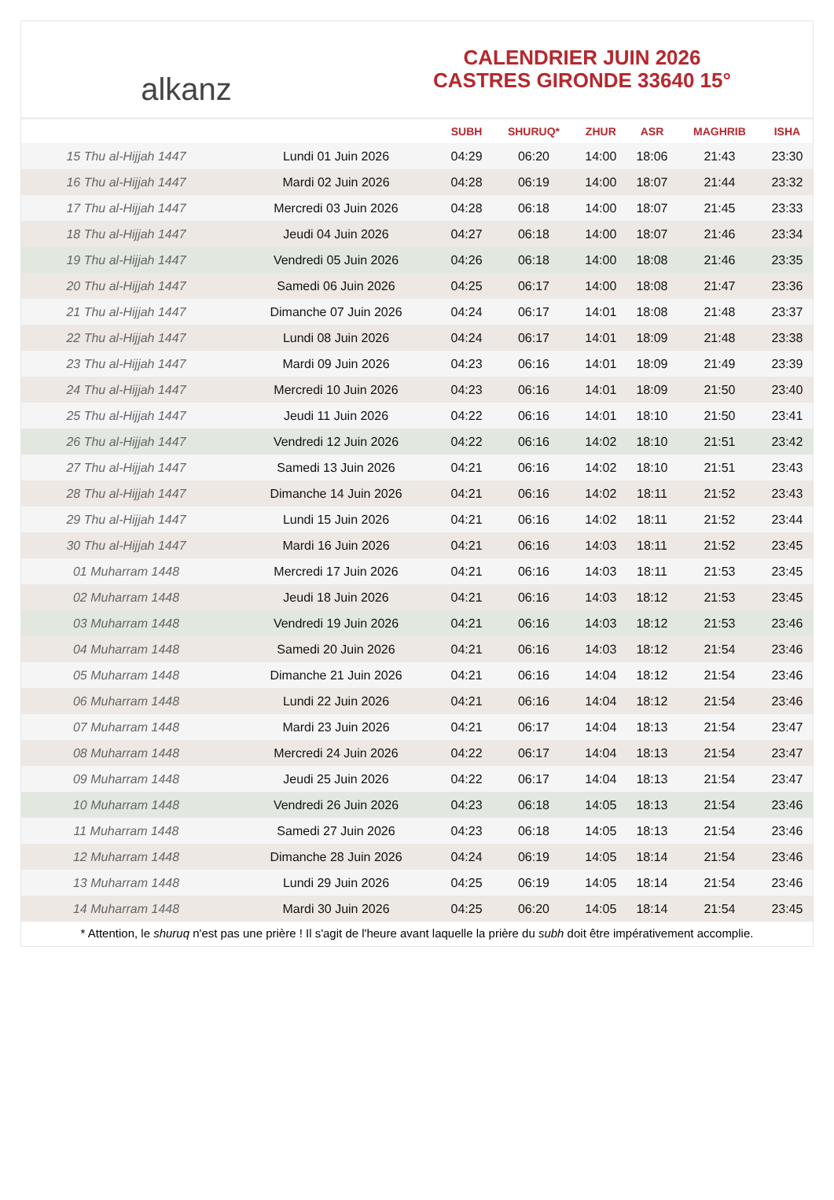alkanz
CALENDRIER JUIN 2026
CASTRES GIRONDE 33640 15°
| | | SUBH | SHURUQ* | ZHUR | ASR | MAGHRIB | ISHA |
| --- | --- | --- | --- | --- | --- | --- | --- |
| 15 Thu al-Hijjah 1447 | Lundi 01 Juin 2026 | 04:29 | 06:20 | 14:00 | 18:06 | 21:43 | 23:30 |
| 16 Thu al-Hijjah 1447 | Mardi 02 Juin 2026 | 04:28 | 06:19 | 14:00 | 18:07 | 21:44 | 23:32 |
| 17 Thu al-Hijjah 1447 | Mercredi 03 Juin 2026 | 04:28 | 06:18 | 14:00 | 18:07 | 21:45 | 23:33 |
| 18 Thu al-Hijjah 1447 | Jeudi 04 Juin 2026 | 04:27 | 06:18 | 14:00 | 18:07 | 21:46 | 23:34 |
| 19 Thu al-Hijjah 1447 | Vendredi 05 Juin 2026 | 04:26 | 06:18 | 14:00 | 18:08 | 21:46 | 23:35 |
| 20 Thu al-Hijjah 1447 | Samedi 06 Juin 2026 | 04:25 | 06:17 | 14:00 | 18:08 | 21:47 | 23:36 |
| 21 Thu al-Hijjah 1447 | Dimanche 07 Juin 2026 | 04:24 | 06:17 | 14:01 | 18:08 | 21:48 | 23:37 |
| 22 Thu al-Hijjah 1447 | Lundi 08 Juin 2026 | 04:24 | 06:17 | 14:01 | 18:09 | 21:48 | 23:38 |
| 23 Thu al-Hijjah 1447 | Mardi 09 Juin 2026 | 04:23 | 06:16 | 14:01 | 18:09 | 21:49 | 23:39 |
| 24 Thu al-Hijjah 1447 | Mercredi 10 Juin 2026 | 04:23 | 06:16 | 14:01 | 18:09 | 21:50 | 23:40 |
| 25 Thu al-Hijjah 1447 | Jeudi 11 Juin 2026 | 04:22 | 06:16 | 14:01 | 18:10 | 21:50 | 23:41 |
| 26 Thu al-Hijjah 1447 | Vendredi 12 Juin 2026 | 04:22 | 06:16 | 14:02 | 18:10 | 21:51 | 23:42 |
| 27 Thu al-Hijjah 1447 | Samedi 13 Juin 2026 | 04:21 | 06:16 | 14:02 | 18:10 | 21:51 | 23:43 |
| 28 Thu al-Hijjah 1447 | Dimanche 14 Juin 2026 | 04:21 | 06:16 | 14:02 | 18:11 | 21:52 | 23:43 |
| 29 Thu al-Hijjah 1447 | Lundi 15 Juin 2026 | 04:21 | 06:16 | 14:02 | 18:11 | 21:52 | 23:44 |
| 30 Thu al-Hijjah 1447 | Mardi 16 Juin 2026 | 04:21 | 06:16 | 14:03 | 18:11 | 21:52 | 23:45 |
| 01 Muharram 1448 | Mercredi 17 Juin 2026 | 04:21 | 06:16 | 14:03 | 18:11 | 21:53 | 23:45 |
| 02 Muharram 1448 | Jeudi 18 Juin 2026 | 04:21 | 06:16 | 14:03 | 18:12 | 21:53 | 23:45 |
| 03 Muharram 1448 | Vendredi 19 Juin 2026 | 04:21 | 06:16 | 14:03 | 18:12 | 21:53 | 23:46 |
| 04 Muharram 1448 | Samedi 20 Juin 2026 | 04:21 | 06:16 | 14:03 | 18:12 | 21:54 | 23:46 |
| 05 Muharram 1448 | Dimanche 21 Juin 2026 | 04:21 | 06:16 | 14:04 | 18:12 | 21:54 | 23:46 |
| 06 Muharram 1448 | Lundi 22 Juin 2026 | 04:21 | 06:16 | 14:04 | 18:12 | 21:54 | 23:46 |
| 07 Muharram 1448 | Mardi 23 Juin 2026 | 04:21 | 06:17 | 14:04 | 18:13 | 21:54 | 23:47 |
| 08 Muharram 1448 | Mercredi 24 Juin 2026 | 04:22 | 06:17 | 14:04 | 18:13 | 21:54 | 23:47 |
| 09 Muharram 1448 | Jeudi 25 Juin 2026 | 04:22 | 06:17 | 14:04 | 18:13 | 21:54 | 23:47 |
| 10 Muharram 1448 | Vendredi 26 Juin 2026 | 04:23 | 06:18 | 14:05 | 18:13 | 21:54 | 23:46 |
| 11 Muharram 1448 | Samedi 27 Juin 2026 | 04:23 | 06:18 | 14:05 | 18:13 | 21:54 | 23:46 |
| 12 Muharram 1448 | Dimanche 28 Juin 2026 | 04:24 | 06:19 | 14:05 | 18:14 | 21:54 | 23:46 |
| 13 Muharram 1448 | Lundi 29 Juin 2026 | 04:25 | 06:19 | 14:05 | 18:14 | 21:54 | 23:46 |
| 14 Muharram 1448 | Mardi 30 Juin 2026 | 04:25 | 06:20 | 14:05 | 18:14 | 21:54 | 23:45 |
* Attention, le shuruq n'est pas une prière ! Il s'agit de l'heure avant laquelle la prière du subh doit être impérativement accomplie.